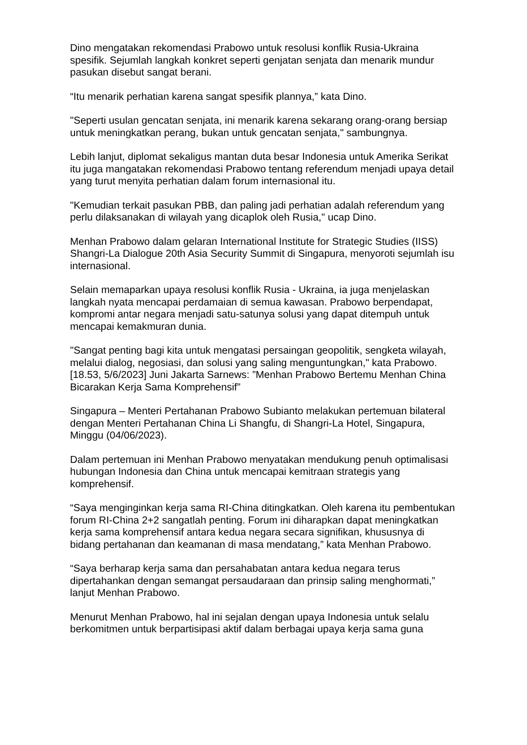Dino mengatakan rekomendasi Prabowo untuk resolusi konflik Rusia-Ukraina spesifik. Sejumlah langkah konkret seperti genjatan senjata dan menarik mundur pasukan disebut sangat berani.
“Itu menarik perhatian karena sangat spesifik plannya,” kata Dino.
"Seperti usulan gencatan senjata, ini menarik karena sekarang orang-orang bersiap untuk meningkatkan perang, bukan untuk gencatan senjata," sambungnya.
Lebih lanjut, diplomat sekaligus mantan duta besar Indonesia untuk Amerika Serikat itu juga mangatakan rekomendasi Prabowo tentang referendum menjadi upaya detail yang turut menyita perhatian dalam forum internasional itu.
"Kemudian terkait pasukan PBB, dan paling jadi perhatian adalah referendum yang perlu dilaksanakan di wilayah yang dicaplok oleh Rusia," ucap Dino.
Menhan Prabowo dalam gelaran International Institute for Strategic Studies (IISS) Shangri-La Dialogue 20th Asia Security Summit di Singapura, menyoroti sejumlah isu internasional.
Selain memaparkan upaya resolusi konflik Rusia - Ukraina, ia juga menjelaskan langkah nyata mencapai perdamaian di semua kawasan. Prabowo berpendapat, kompromi antar negara menjadi satu-satunya solusi yang dapat ditempuh untuk mencapai kemakmuran dunia.
"Sangat penting bagi kita untuk mengatasi persaingan geopolitik, sengketa wilayah, melalui dialog, negosiasi, dan solusi yang saling menguntungkan," kata Prabowo.
[18.53, 5/6/2023] Juni Jakarta Sarnews: ”Menhan Prabowo Bertemu Menhan China Bicarakan Kerja Sama Komprehensif”
Singapura – Menteri Pertahanan Prabowo Subianto melakukan pertemuan bilateral dengan Menteri Pertahanan China Li Shangfu, di Shangri-La Hotel, Singapura, Minggu (04/06/2023).
Dalam pertemuan ini Menhan Prabowo menyatakan mendukung penuh optimalisasi hubungan Indonesia dan China untuk mencapai kemitraan strategis yang komprehensif.
“Saya menginginkan kerja sama RI-China ditingkatkan. Oleh karena itu pembentukan forum RI-China 2+2 sangatlah penting. Forum ini diharapkan dapat meningkatkan kerja sama komprehensif antara kedua negara secara signifikan, khususnya di bidang pertahanan dan keamanan di masa mendatang,” kata Menhan Prabowo.
“Saya berharap kerja sama dan persahabatan antara kedua negara terus dipertahankan dengan semangat persaudaraan dan prinsip saling menghormati,” lanjut Menhan Prabowo.
Menurut Menhan Prabowo, hal ini sejalan dengan upaya Indonesia untuk selalu berkomitmen untuk berpartisipasi aktif dalam berbagai upaya kerja sama guna